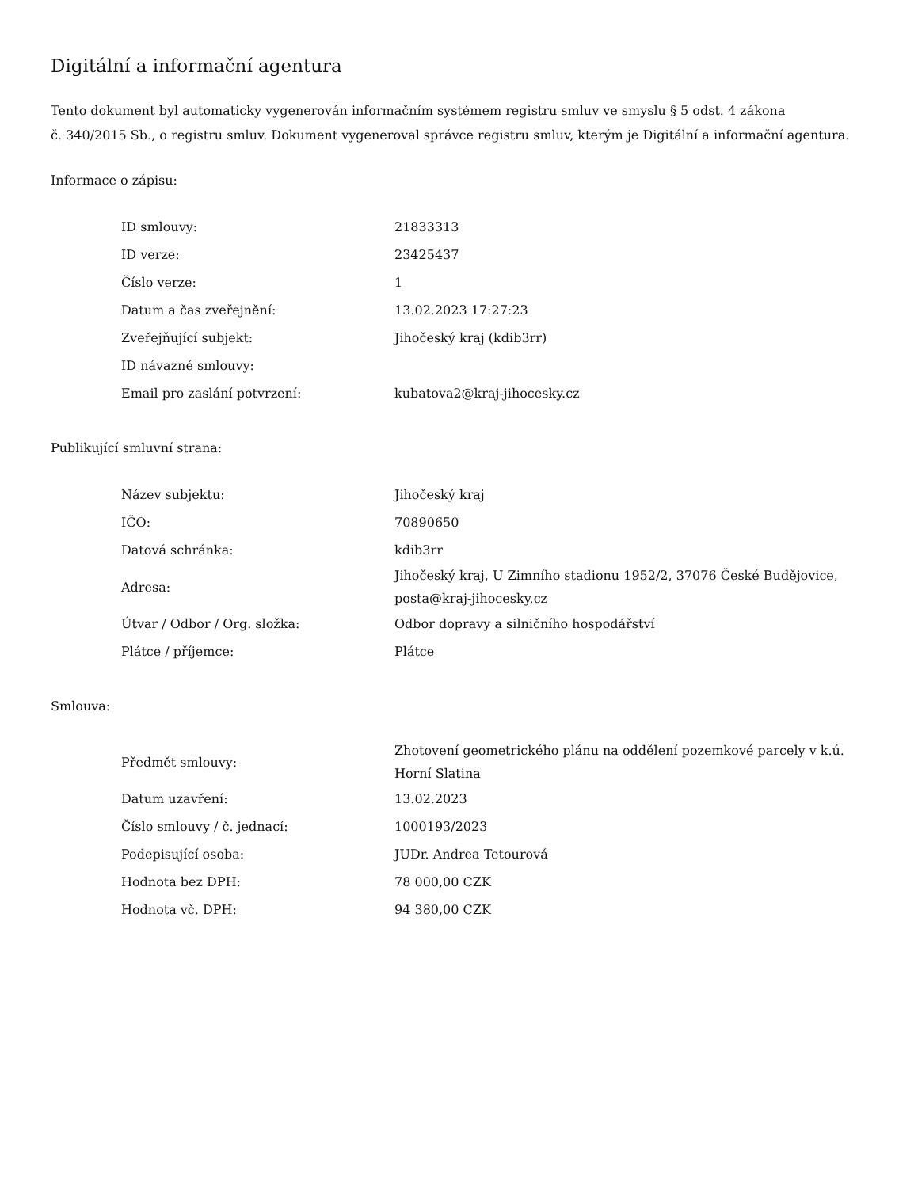Digitální a informační agentura
Tento dokument byl automaticky vygenerován informačním systémem registru smluv ve smyslu § 5 odst. 4 zákona
č. 340/2015 Sb., o registru smluv. Dokument vygeneroval správce registru smluv, kterým je Digitální a informační agentura.
Informace o zápisu:
| ID smlouvy: | 21833313 |
| ID verze: | 23425437 |
| Číslo verze: | 1 |
| Datum a čas zveřejnění: | 13.02.2023 17:27:23 |
| Zveřejňující subjekt: | Jihočeský kraj (kdib3rr) |
| ID návazné smlouvy: | |
| Email pro zaslání potvrzení: | kubatova2@kraj-jihocesky.cz |
Publikující smluvní strana:
| Název subjektu: | Jihočeský kraj |
| IČO: | 70890650 |
| Datová schránka: | kdib3rr |
| Adresa: | Jihočeský kraj, U Zimního stadionu 1952/2, 37076 České Budějovice, posta@kraj-jihocesky.cz |
| Útvar / Odbor / Org. složka: | Odbor dopravy a silničního hospodářství |
| Plátce / příjemce: | Plátce |
Smlouva:
| Předmět smlouvy: | Zhotovení geometrického plánu na oddělení pozemkové parcely v k.ú. Horní Slatina |
| Datum uzavření: | 13.02.2023 |
| Číslo smlouvy / č. jednací: | 1000193/2023 |
| Podepisující osoba: | JUDr. Andrea Tetourová |
| Hodnota bez DPH: | 78 000,00 CZK |
| Hodnota vč. DPH: | 94 380,00 CZK |